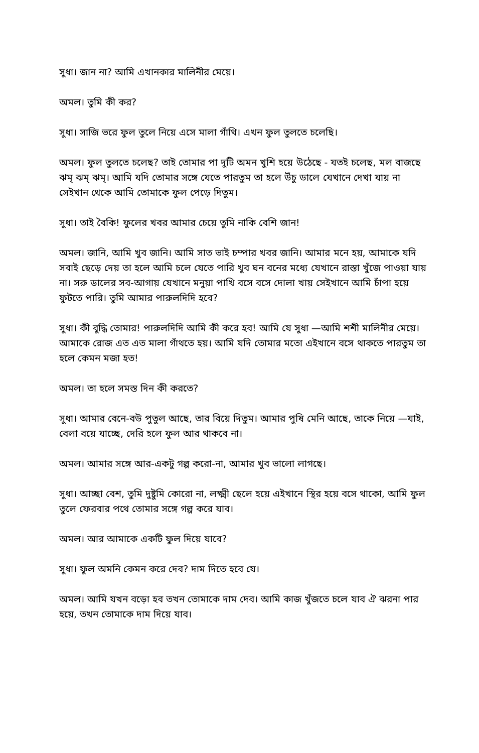সুধা। জান না? আমি এখানকার মালিনীর মেয়ে।
অমল। তুমি কী কর?
সুধা। সাজি ভরে ফুল তুলে নিয়ে এসে মালা গাঁথি। এখন ফুল তুলতে চলেছি।
অমল। ফুল তুলতে চলেছ? তাই তোমার পা দুটি অমন খুশি হয়ে উঠেছে - যতই চলেছ, মল বাজছে ঝম্ ঝম্ ঝম্। আমি যদি তোমার সঙ্গে যেতে পারতুম তা হলে উঁচু ডালে যেখানে দেখা যায় না সেইখান থেকে আমি তোমাকে ফুল পেড়ে দিতুম।
সুধা। তাই বৈকি! ফুলের খবর আমার চেয়ে তুমি নাকি বেশি জান!
অমল। জানি, আমি খুব জানি। আমি সাত ভাই চম্পার খবর জানি। আমার মনে হয়, আমাকে যদি সবাই ছেড়ে দেয় তা হলে আমি চলে যেতে পারি খুব ঘন বনের মধ্যে যেখানে রাস্তা খুঁজে পাওয়া যায় না। সরু ডালের সব-আগায় যেখানে মনুয়া পাখি বসে বসে দোলা খায় সেইখানে আমি চাঁপা হয়ে ফুটতে পারি। তুমি আমার পারুলদিদি হবে?
সুধা। কী বুদ্ধি তোমার! পারুলদিদি আমি কী করে হব! আমি যে সুধা —আমি শশী মালিনীর মেয়ে। আমাকে রোজ এত এত মালা গাঁথতে হয়। আমি যদি তোমার মতো এইখানে বসে থাকতে পারতুম তা হলে কেমন মজা হত!
অমল। তা হলে সমস্ত দিন কী করতে?
সুধা। আমার বেনে-বউ পুতুল আছে, তার বিয়ে দিতুম। আমার পুষি মেনি আছে, তাকে নিয়ে —যাই, বেলা বয়ে যাচ্ছে, দেরি হলে ফুল আর থাকবে না।
অমল। আমার সঙ্গে আর-একটু গল্প করো-না, আমার খুব ভালো লাগছে।
সুধা। আচ্ছা বেশ, তুমি দুষ্টুমি কোরো না, লক্ষ্মী ছেলে হয়ে এইখানে স্থির হয়ে বসে থাকো, আমি ফুল তুলে ফেরবার পথে তোমার সঙ্গে গল্প করে যাব।
অমল। আর আমাকে একটি ফুল দিয়ে যাবে?
সুধা। ফুল অমনি কেমন করে দেব? দাম দিতে হবে যে।
অমল। আমি যখন বড়ো হব তখন তোমাকে দাম দেব। আমি কাজ খুঁজতে চলে যাব ঐ ঝরনা পার হয়ে, তখন তোমাকে দাম দিয়ে যাব।